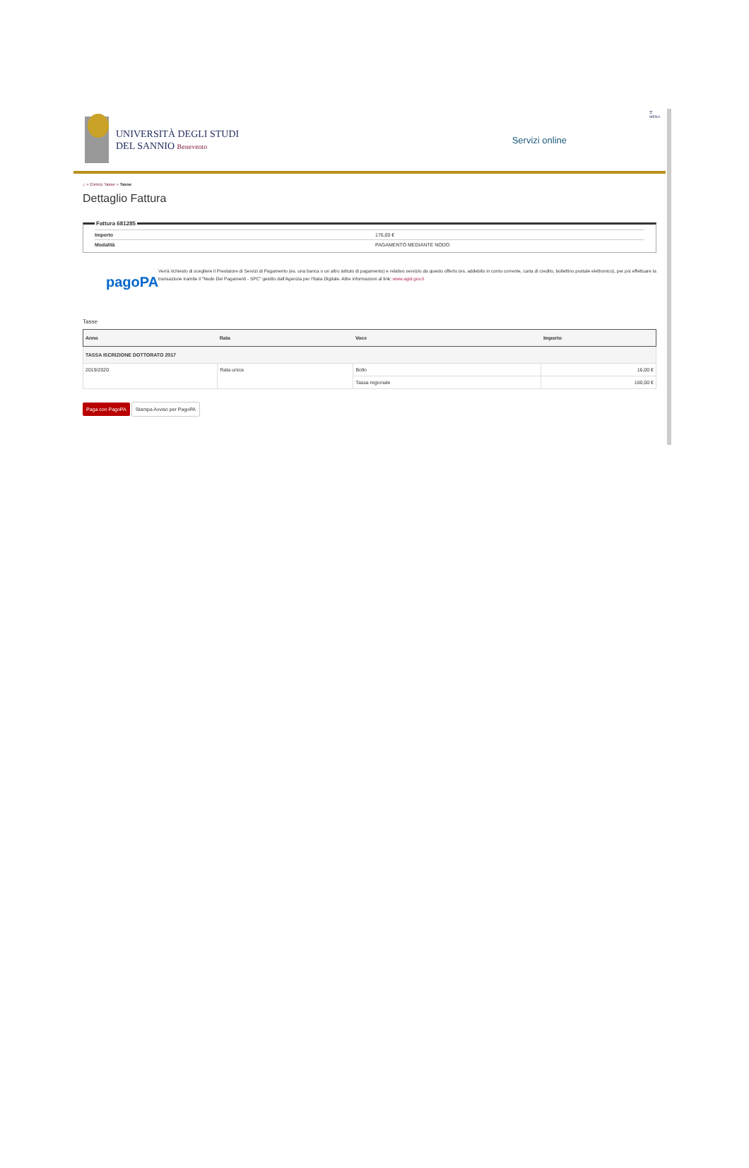UNIVERSITÀ DEGLI STUDI
DEL SANNIO Benevento
Servizi online
☰
MENU
⌂ » Elenco Tasse » Tasse
Dettaglio Fattura
Fattura 681285
Importo 176,00 €
Modalità PAGAMENTO MEDIANTE NODO
pagoPA
Verrà richiesto di scegliere il Prestatore di Servizi di Pagamento (es. una banca o un altro istituto di pagamento) e relativo servizio da questo offerto (es. addebito in conto corrente, carta di credito, bollettino postale elettronico), per poi effettuare la transazione tramite il "Nodo Dei Pagamenti - SPC" gestito dall'Agenzia per l'Italia Digitale. Altre informazioni al link: www.agid.gov.it
Tasse
| Anno | Rata | Voce | Importo |
| --- | --- | --- | --- |
| TASSA ISCRIZIONE DOTTORATO 2017 | | | |
| 2019/2020 | Rata unica | Bollo | 16,00 € |
| | | Tassa regionale | 160,00 € |
Paga con PagoPA Stampa Avviso per PagoPA